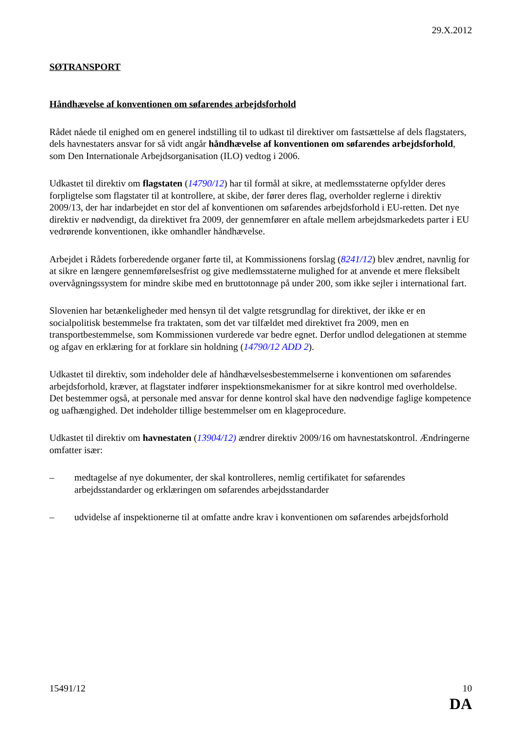29.X.2012
SØTRANSPORT
Håndhævelse af konventionen om søfarendes arbejdsforhold
Rådet nåede til enighed om en generel indstilling til to udkast til direktiver om fastsættelse af dels flagstaters, dels havnestaters ansvar for så vidt angår håndhævelse af konventionen om søfarendes arbejdsforhold, som Den Internationale Arbejdsorganisation (ILO) vedtog i 2006.
Udkastet til direktiv om flagstaten (14790/12) har til formål at sikre, at medlemsstaterne opfylder deres forpligtelse som flagstater til at kontrollere, at skibe, der fører deres flag, overholder reglerne i direktiv 2009/13, der har indarbejdet en stor del af konventionen om søfarendes arbejdsforhold i EU-retten. Det nye direktiv er nødvendigt, da direktivet fra 2009, der gennemfører en aftale mellem arbejdsmarkedets parter i EU vedrørende konventionen, ikke omhandler håndhævelse.
Arbejdet i Rådets forberedende organer førte til, at Kommissionens forslag (8241/12) blev ændret, navnlig for at sikre en længere gennemførelsesfrist og give medlemsstaterne mulighed for at anvende et mere fleksibelt overvågningssystem for mindre skibe med en bruttotonnage på under 200, som ikke sejler i international fart.
Slovenien har betænkeligheder med hensyn til det valgte retsgrundlag for direktivet, der ikke er en socialpolitisk bestemmelse fra traktaten, som det var tilfældet med direktivet fra 2009, men en transportbestemmelse, som Kommissionen vurderede var bedre egnet. Derfor undlod delegationen at stemme og afgav en erklæring for at forklare sin holdning (14790/12 ADD 2).
Udkastet til direktiv, som indeholder dele af håndhævelsesbestemmelserne i konventionen om søfarendes arbejdsforhold, kræver, at flagstater indfører inspektionsmekanismer for at sikre kontrol med overholdelse. Det bestemmer også, at personale med ansvar for denne kontrol skal have den nødvendige faglige kompetence og uafhængighed. Det indeholder tillige bestemmelser om en klageprocedure.
Udkastet til direktiv om havnestaten (13904/12) ændrer direktiv 2009/16 om havnestatskontrol. Ændringerne omfatter især:
– medtagelse af nye dokumenter, der skal kontrolleres, nemlig certifikatet for søfarendes arbejdsstandarder og erklæringen om søfarendes arbejdsstandarder
– udvidelse af inspektionerne til at omfatte andre krav i konventionen om søfarendes arbejdsforhold
15491/12 10
DA